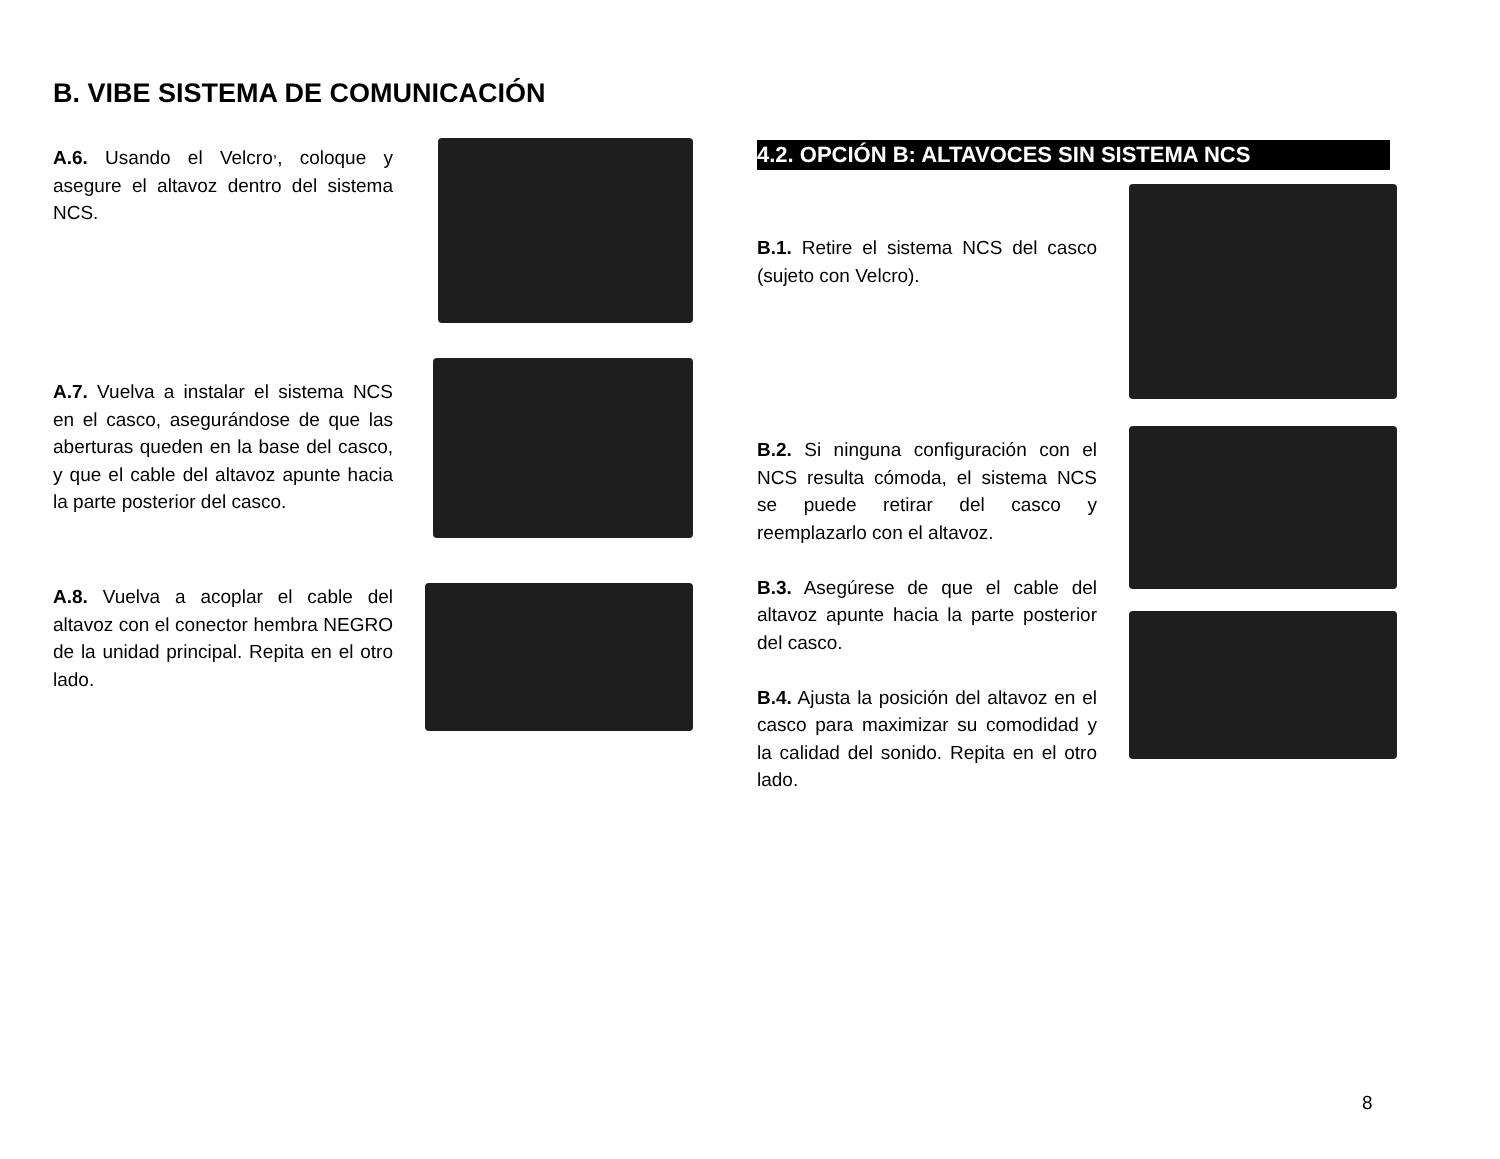B. VIBE SISTEMA DE COMUNICACIÓN
A.6. Usando el Velcro<sup>,</sup>, coloque y asegure el altavoz dentro del sistema NCS.
A.7. Vuelva a instalar el sistema NCS en el casco, asegurándose de que las aberturas queden en la base del casco, y que el cable del altavoz apunte hacia la parte posterior del casco.
A.8. Vuelva a acoplar el cable del altavoz con el conector hembra NEGRO de la unidad principal. Repita en el otro lado.
4.2. OPCIÓN B: ALTAVOCES SIN SISTEMA NCS
B.1. Retire el sistema NCS del casco (sujeto con Velcro).
B.2. Si ninguna configuración con el NCS resulta cómoda, el sistema NCS se puede retirar del casco y reemplazarlo con el altavoz.
B.3. Asegúrese de que el cable del altavoz apunte hacia la parte posterior del casco.
B.4. Ajusta la posición del altavoz en el casco para maximizar su comodidad y la calidad del sonido. Repita en el otro lado.
8